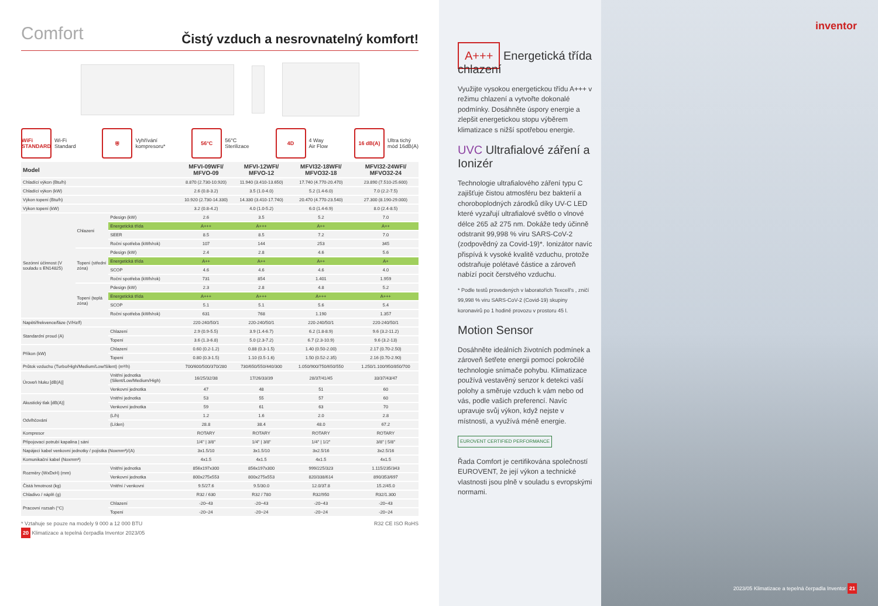Comfort
Čistý vzduch a nesrovnatelný komfort!
WiFi STANDARD Wi-Fi
Standard ⛨ Vyhřívání
kompresoru* 56°C 56°C
Sterilizace 4D 4 Way
Air Flow 16 dB(A) Ultra tichý
mód 16dB(A)
| Model | | | MFVI-09WFI/ MFVO-09 | MFVI-12WFI/ MFVO-12 | MFVI32-18WFI/ MFVO32-18 | MFVI32-24WFI/ MFVO32-24 |
| --- | --- | --- | --- | --- | --- | --- |
| Chladící výkon (Btu/h) | | | 8.870 (2.730-10.920) | 11.940 (3.410-13.650) | 17.740 (4.770-20.470) | 23.890 (7.510-25.600) |
| Chladící výkon (kW) | | | 2.6 (0.8-3.2) | 3.5 (1.0-4.0) | 5.2 (1.4-6.0) | 7.0 (2.2-7.5) |
| Výkon topení (Btu/h) | | | 10.920 (2.730-14.330) | 14.330 (3.410-17.740) | 20.470 (4.770-23.540) | 27.300 (8.190-29.000) |
| Výkon topení (kW) | | | 3.2 (0.8-4.2) | 4.0 (1.0-5.2) | 6.0 (1.4-6.9) | 8.0 (2.4-8.5) |
| Sezónní účinnost (V souladu s EN14825) | Chlazení | Pdesign (kW) | 2.6 | 3.5 | 5.2 | 7.0 |
| | | Energetická třída | A+++ | A+++ | A++ | A++ |
| | | SEER | 8.5 | 8.5 | 7.2 | 7.0 |
| | | Roční spotřeba (kWh/rok) | 107 | 144 | 253 | 345 |
| | Topení (střední zóna) | Pdesign (kW) | 2.4 | 2.8 | 4.6 | 5.6 |
| | | Energetická třída | A++ | A++ | A++ | A+ |
| | | SCOP | 4.6 | 4.6 | 4.6 | 4.0 |
| | | Roční spotřeba (kWh/rok) | 731 | 854 | 1.401 | 1.959 |
| | Topení (teplá zóna) | Pdesign (kW) | 2.3 | 2.8 | 4.8 | 5.2 |
| | | Energetická třída | A+++ | A+++ | A+++ | A+++ |
| | | SCOP | 5.1 | 5.1 | 5.6 | 5.4 |
| | | Roční spotřeba (kWh/rok) | 631 | 768 | 1.190 | 1.357 |
| Napětí/frekvence/fáze (V/Hz/f) | | | 220-240/50/1 | 220-240/50/1 | 220-240/50/1 | 220-240/50/1 |
| Standardní proud (A) | | Chlazení | 2.9 (0.9-5.5) | 3.9 (1.4-6.7) | 6.2 (1.8-8.9) | 9.6 (3.2-11.2) |
| | | Topení | 3.6 (1.3-6.8) | 5.0 (2.3-7.2) | 6.7 (2.3-10.9) | 9.6 (3.2-13) |
| Příkon (kW) | | Chlazení | 0.60 (0.2-1.2) | 0.88 (0.3-1.5) | 1.40 (0.50-2.00) | 2.17 (0.70-2.50) |
| | | Topení | 0.80 (0.3-1.5) | 1.10 (0.5-1.6) | 1.50 (0.52-2.35) | 2.16 (0.70-2.90) |
| Průtok vzduchu (Turbo/High/Medium/Low/Silent) (m³/h) | | | 700/600/500/370/280 | 730/650/550/440/300 | 1.050/900/750/650/550 | 1.250/1.100/950/850/700 |
| Úroveň hluku [dB(A)] | | Vnitřní jednotka (Silent/Low/Medium/High) | 16/25/32/38 | 17/26/33/39 | 28/37/41/45 | 33/37/43/47 |
| | | Venkovní jednotka | 47 | 48 | 51 | 60 |
| Akustický tlak [dB(A)] | | Vnitřní jednotka | 53 | 55 | 57 | 60 |
| | | Venkovní jednotka | 59 | 61 | 63 | 70 |
| Odvlhčování | | (L/h) | 1.2 | 1.6 | 2.0 | 2.8 |
| | | (L/den) | 28.8 | 38.4 | 48.0 | 67.2 |
| Kompresor | | | ROTARY | ROTARY | ROTARY | ROTARY |
| Připojovací potrubí kapalina / sání | | | 1/4" / 3/8" | 1/4" / 3/8" | 1/4" / 1/2" | 3/8" / 5/8" |
| Napájecí kabel venkovní jednotky / pojistka (Noxmm²)/(A) | | | 3x1.5/10 | 3x1.5/10 | 3x2.5/16 | 3x2.5/16 |
| Komunikační kabel (Noxmm²) | | | 4x1.5 | 4x1.5 | 4x1.5 | 4x1.5 |
| Rozměry (WxDxH) (mm) | | Vnitřní jednotka | 856x197x300 | 856x197x300 | 999/225/323 | 1.115/235/343 |
| | | Venkovní jednotka | 800x275x553 | 800x275x553 | 820/338/614 | 890/353/697 |
| Čistá hmotnost (kg) | | Vnitřní / venkovní | 9.5/27.6 | 9.5/30.0 | 12.0/37.8 | 15.2/45.0 |
| Chladivo / náplň (g) | | | R32 / 630 | R32 / 780 | R32/950 | R32/1.300 |
| Pracovní rozsah (°C) | | Chlazení | -20~43 | -20~43 | -20~43 | -20~43 |
| | | Topení | -20~24 | -20~24 | -20~24 | -20~24 |
* Vztahuje se pouze na modely 9 000 a 12 000 BTU R32 CE ISO RoHS
20 Klimatizace a tepelná čerpadla Inventor 2023/05
A+++ Energetická třída chlazení
Využijte vysokou energetickou třídu A+++ v režimu chlazení a vytvořte dokonalé podmínky. Dosáhněte úspory energie a zlepšit energetickou stopu výběrem klimatizace s nižší spotřebou energie.
UVC Ultrafialové záření a Ionizér
Technologie ultrafialového záření typu C zajišťuje čistou atmosféru bez bakterií a choroboplodných zárodků díky UV-C LED které vyzařují ultrafialové světlo o vlnové délce 265 až 275 nm. Dokáže tedy účinně odstranit 99,998 % viru SARS-CoV-2 (zodpovědný za Covid-19)*. Ionizátor navíc přispívá k vysoké kvalitě vzduchu, protože odstraňuje polétavé částice a zároveň nabízí pocit čerstvého vzduchu.
* Podle testů provedených v laboratořích Texcell's , zničí 99,998 % viru SARS-CoV-2 (Covid-19) skupiny koronavirů po 1 hodině provozu v prostoru 45 l.
Motion Sensor
Dosáhněte ideálních životních podmínek a zároveň šetřete energii pomocí pokročilé technologie snímače pohybu. Klimatizace používá vestavěný senzor k detekci vaší polohy a směruje vzduch k vám nebo od vás, podle vašich preferencí. Navíc upravuje svůj výkon, když nejste v místnosti, a využívá méně energie.
EUROVENT CERTIFIED PERFORMANCE
Řada Comfort je certifikována společností EUROVENT, že její výkon a technické vlastnosti jsou plně v souladu s evropskými normami.
inventor
2023/05 Klimatizace a tepelná čerpadla Inventor 21